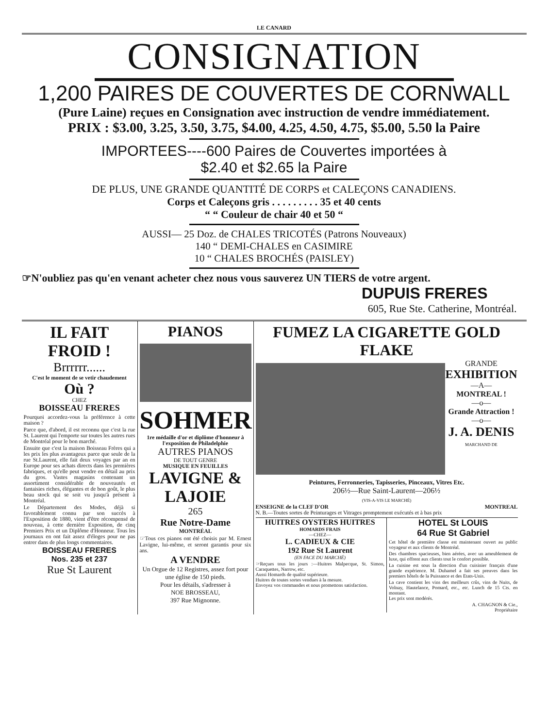LE CANARD
CONSIGNATION
1,200 PAIRES DE COUVERTES DE CORNWALL
(Pure Laine) reçues en Consignation avec instruction de vendre immédiatement.
PRIX : $3.00, 3.25, 3.50, 3.75, $4.00, 4.25, 4.50, 4.75, $5.00, 5.50 la Paire
IMPORTEES----600 Paires de Couvertes importées à
$2.40 et $2.65 la Paire
DE PLUS, UNE GRANDE QUANTITÉ DE CORPS et CALEÇONS CANADIENS.
Corps et Caleçons gris . . . . . . . . . 35 et 40 cents
“ “ Couleur de chair 40 et 50 “
AUSSI— 25 Doz. de CHALES TRICOTÉS (Patrons Nouveaux)
140 “ DEMI-CHALES en CASIMIRE
10 “ CHALES BROCHÉS (PAISLEY)
☞N'oubliez pas qu'en venant acheter chez nous vous sauverez UN TIERS de votre argent.
DUPUIS FRERES
605, Rue Ste. Catherine, Montréal.
IL FAIT FROID !
Brrrrrr......
C'est le moment de se vetir chaudement
Où ?
CHEZ
BOISSEAU FRERES
Pourquoi accordez-vous la préférence à cette maison ?
Parce que, d'abord, il est reconnu que c'est la rue St. Laurent qui l'emporte sur toutes les autres rues de Montréal pour le bon marché.
Ensuite que c'est la maison Boisseau Frères qui a les prix les plus avantageux parce que seule de la rue St.Laurent, elle fait deux voyages par an en Europe pour ses achats directs dans les premières fabriques, et qu'elle peut vendre en détail au prix du gros. Vastes magasins contenant un assortiment considérable de nouveautés et fantaisies riches, élégantes et de bon goût, le plus beau stock qui se soit vu jusqu'à présent à Montréal.
Le Département des Modes, déjà si favorablement connu par son succès à l'Exposition de 1880, vient d'être récompensé de nouveau, à cette dernière Exposition, de cinq Premiers Prix et un Diplôme d'Honneur. Tous les journaux en ont fait assez d'éloges pour ne pas entrer dans de plus longs commentaires.
BOISSEAU FRERES
Nos. 235 et 237
Rue St Laurent
PIANOS
SOHMER
1re médaille d'or et diplôme d'honneur à l'exposition de Philadelphie
AUTRES PIANOS
DE TOUT GENRE
MUSIQUE EN FEUILLES
LAVIGNE & LAJOIE
265
Rue Notre-Dame
MONTRÉAL
☞Tous ces pianos ont été choisis par M. Ernest Lavigne, lui-même, et seront garantis pour six ans.
A VENDRE
Un Orgue de 12 Registres, assez fort pour une église de 150 pieds.
Pour les détails, s'adresser à
NOE BROSSEAU,
397 Rue Mignonne.
FUMEZ LA CIGARETTE GOLD FLAKE
GRANDE
EXHIBITION
—A—
MONTREAL !
—o—
Grande Attraction !
—o—
J. A. DENIS
MARCHAND DE
Peintures, Ferronneries, Tapisseries, Pinceaux, Vitres Etc.
206½—Rue Saint-Laurent—206½
(VIS-A-VIS LE MARCHÉ)
ENSEIGNE de la CLEF D'OR MONTREAL
N. B.—Toutes sortes de Peinturages et Vitrages promptement exécutés et à bas prix
HUITRES OYSTERS HUITRES
HOMARDS FRAIS
—CHEZ—
L. CADIEUX & CIE
192 Rue St Laurent
(EN FACE DU MARCHÉ)
☞Reçues tous les jours :—Huitres Malpecque, St. Simon, Caraquettes, Narrow, etc.
Aussi Homards de qualité supérieure.
Huitres de toutes sortes vendues à la mesure.
Envoyez vos commandes et nous promettons satisfaction.
HOTEL St LOUIS
64 Rue St Gabriel
Cet hôtel de première classe est maintenant ouvert au public voyageur et aux clients de Montréal.
Des chambres spacieuses, bien aérées, avec un ameublement de luxe, qui offrent aux clients tout le confort possible.
La cuisine est sous la direction d'un cuisinier français d'une grande expérience. M. Duhamel a fait ses preuves dans les premiers hôtels de la Puissance et des Etats-Unis.
La cave contient les vins des meilleurs crûs, vins de Nuits, de Volnay, Hautelance, Pomard, etc., etc. Lunch de 15 Cts. en montant.
Les prix sont modérés.
A. CHAGNON & Cie.,
Propriétaire